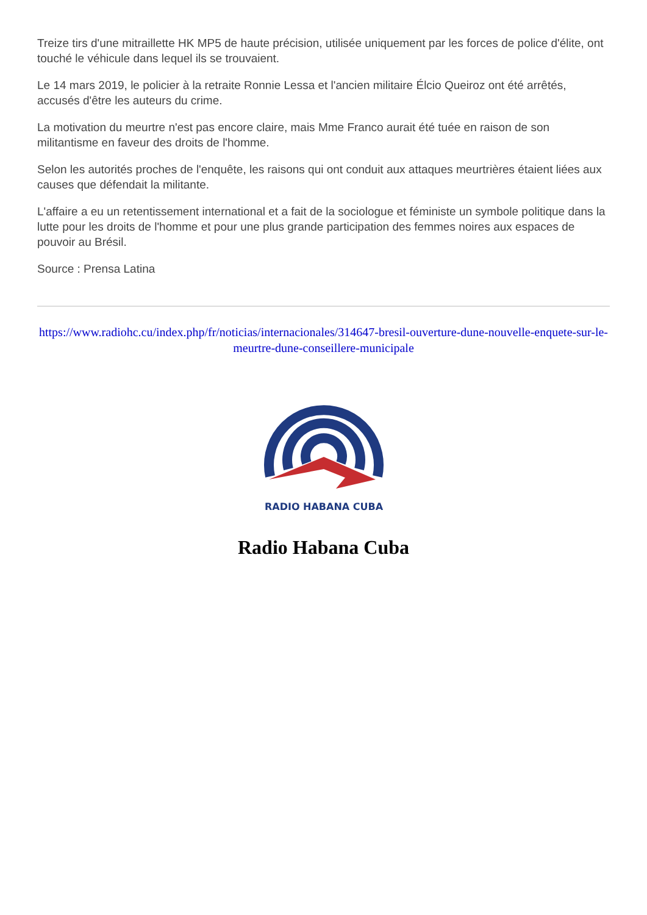Treize tirs d'une mitraillette HK MP5 de haute précision, utilisée uniquement par les forces de police d'élite, ont touché le véhicule dans lequel ils se trouvaient.
Le 14 mars 2019, le policier à la retraite Ronnie Lessa et l'ancien militaire Élcio Queiroz ont été arrêtés, accusés d'être les auteurs du crime.
La motivation du meurtre n'est pas encore claire, mais Mme Franco aurait été tuée en raison de son militantisme en faveur des droits de l'homme.
Selon les autorités proches de l'enquête, les raisons qui ont conduit aux attaques meurtrières étaient liées aux causes que défendait la militante.
L'affaire a eu un retentissement international et a fait de la sociologue et féministe un symbole politique dans la lutte pour les droits de l'homme et pour une plus grande participation des femmes noires aux espaces de pouvoir au Brésil.
Source : Prensa Latina
https://www.radiohc.cu/index.php/fr/noticias/internacionales/314647-bresil-ouverture-dune-nouvelle-enquete-sur-le-meurtre-dune-conseillere-municipale
RADIO HABANA CUBA
Radio Habana Cuba